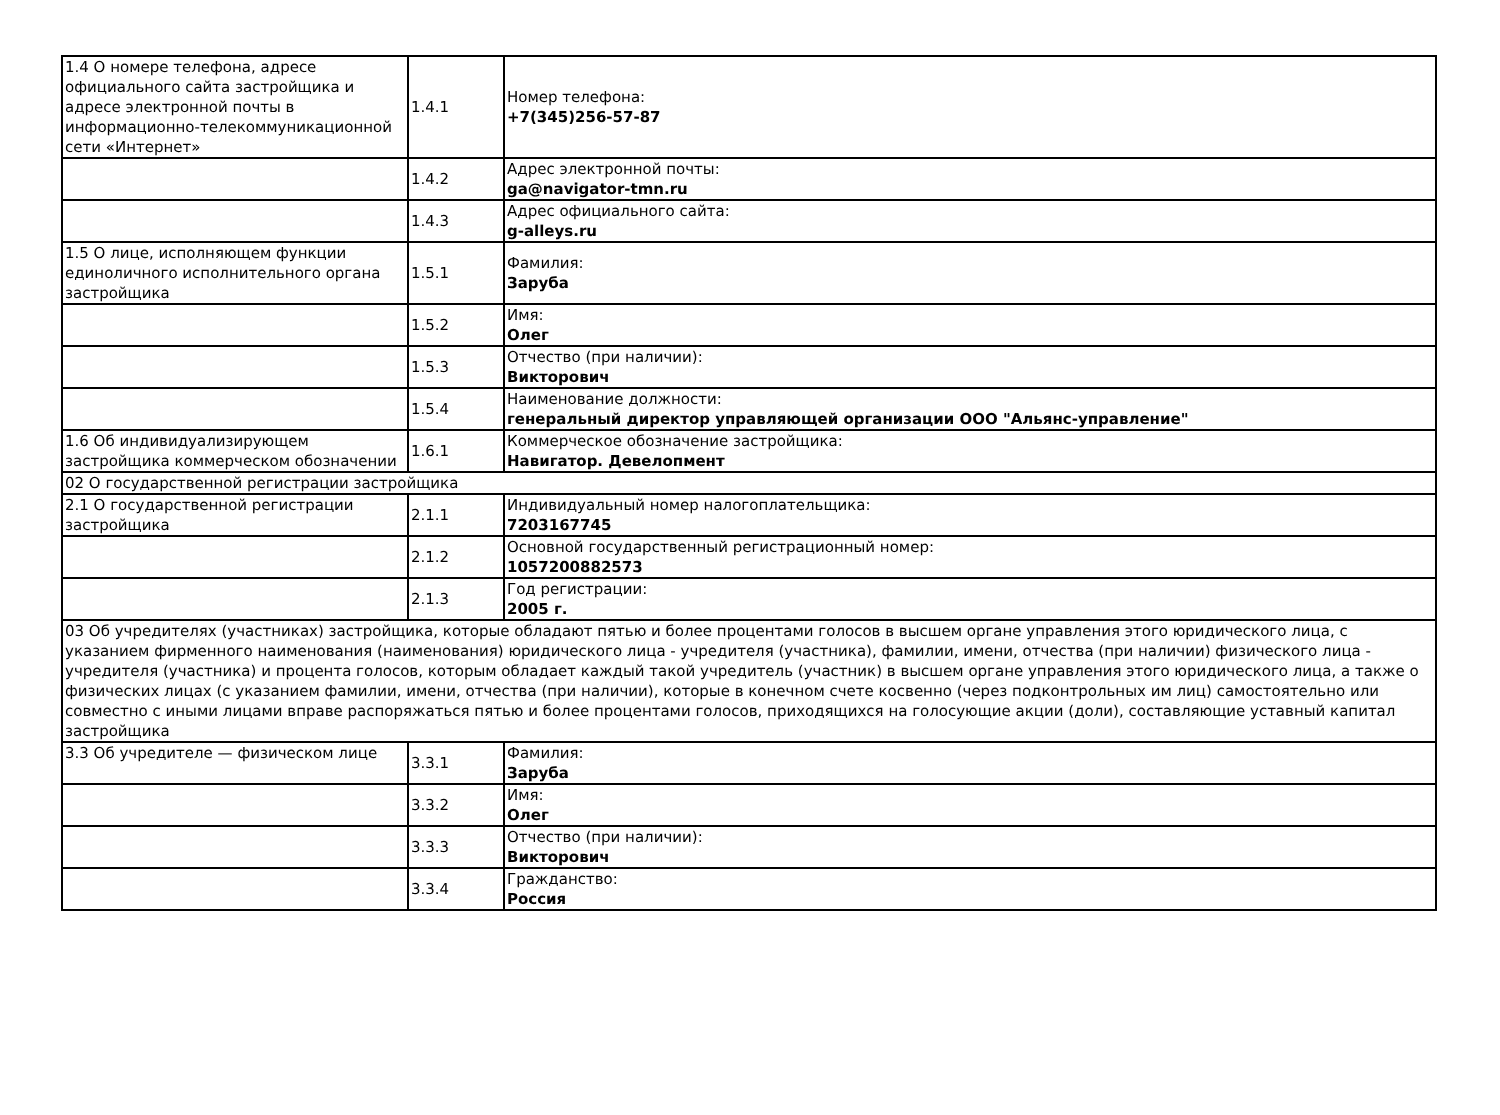| 1.4 О номере телефона, адресе официального сайта застройщика и адресе электронной почты в информационно-телекоммуникационной сети «Интернет» | 1.4.1 | Номер телефона: +7(345)256-57-87 |
| | 1.4.2 | Адрес электронной почты: ga@navigator-tmn.ru |
| | 1.4.3 | Адрес официального сайта: g-alleys.ru |
| 1.5 О лице, исполняющем функции единоличного исполнительного органа застройщика | 1.5.1 | Фамилия: Заруба |
| | 1.5.2 | Имя: Олег |
| | 1.5.3 | Отчество (при наличии): Викторович |
| | 1.5.4 | Наименование должности: генеральный директор управляющей организации ООО "Альянс-управление" |
| 1.6 Об индивидуализирующем застройщика коммерческом обозначении | 1.6.1 | Коммерческое обозначение застройщика: Навигатор. Девелопмент |
| 02 О государственной регистрации застройщика | | |
| 2.1 О государственной регистрации застройщика | 2.1.1 | Индивидуальный номер налогоплательщика: 7203167745 |
| | 2.1.2 | Основной государственный регистрационный номер: 1057200882573 |
| | 2.1.3 | Год регистрации: 2005 г. |
| 03 Об учредителях (участниках) застройщика, которые обладают пятью и более процентами голосов в высшем органе управления этого юридического лица, с указанием фирменного наименования (наименования) юридического лица - учредителя (участника), фамилии, имени, отчества (при наличии) физического лица - учредителя (участника) и процента голосов, которым обладает каждый такой учредитель (участник) в высшем органе управления этого юридического лица, а также о физических лицах (с указанием фамилии, имени, отчества (при наличии), которые в конечном счете косвенно (через подконтрольных им лиц) самостоятельно или совместно с иными лицами вправе распоряжаться пятью и более процентами голосов, приходящихся на голосующие акции (доли), составляющие уставный капитал застройщика | | |
| 3.3 Об учредителе — физическом лице | 3.3.1 | Фамилия: Заруба |
| | 3.3.2 | Имя: Олег |
| | 3.3.3 | Отчество (при наличии): Викторович |
| | 3.3.4 | Гражданство: Россия |